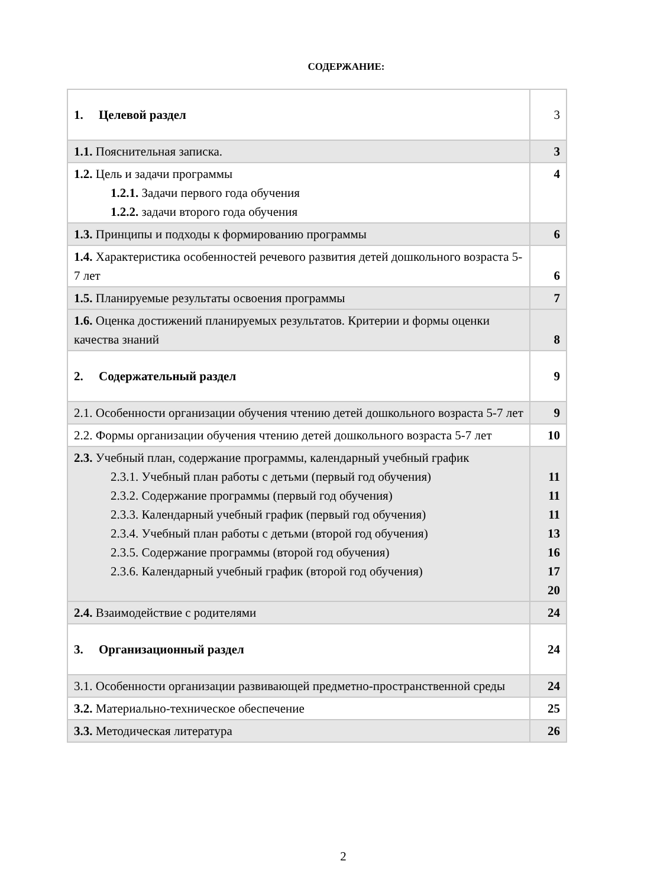СОДЕРЖАНИЕ:
| 1. Целевой раздел | 3 |
| 1.1. Пояснительная записка. | 3 |
| 1.2. Цель и задачи программы 1.2.1. Задачи первого года обучения 1.2.2. задачи второго года обучения | 4 |
| 1.3. Принципы и подходы к формированию программы | 6 |
| 1.4. Характеристика особенностей речевого развития детей дошкольного возраста 5-7 лет | 6 |
| 1.5. Планируемые результаты освоения программы | 7 |
| 1.6. Оценка достижений планируемых результатов. Критерии и формы оценки качества знаний | 8 |
| 2. Содержательный раздел | 9 |
| 2.1. Особенности организации обучения чтению детей дошкольного возраста 5-7 лет | 9 |
| 2.2. Формы организации обучения чтению детей дошкольного возраста 5-7 лет | 10 |
| 2.3. Учебный план, содержание программы, календарный учебный график 2.3.1. Учебный план работы с детьми (первый год обучения) 2.3.2. Содержание программы (первый год обучения) 2.3.3. Календарный учебный график (первый год обучения) 2.3.4. Учебный план работы с детьми (второй год обучения) 2.3.5. Содержание программы (второй год обучения) 2.3.6. Календарный учебный график (второй год обучения) | 11 11 11 13 16 17 20 |
| 2.4. Взаимодействие с родителями | 24 |
| 3. Организационный раздел | 24 |
| 3.1. Особенности организации развивающей предметно-пространственной среды | 24 |
| 3.2. Материально-техническое обеспечение | 25 |
| 3.3. Методическая литература | 26 |
2